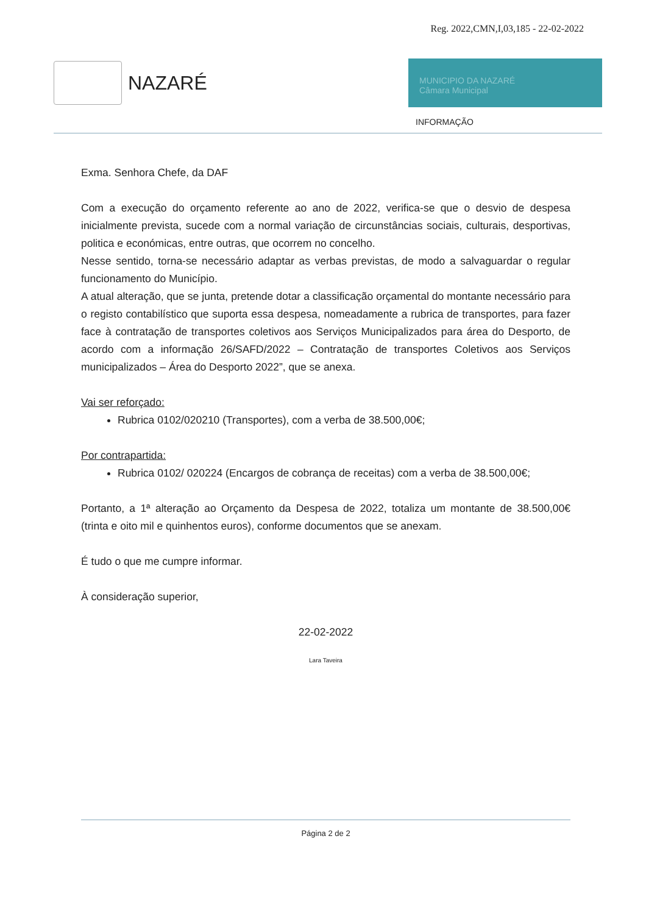Reg. 2022,CMN,I,03,185 - 22-02-2022
NAZARÉ
MUNICIPIO DA NAZARÉ
Câmara Municipal
INFORMAÇÃO
Exma. Senhora Chefe, da DAF
Com a execução do orçamento referente ao ano de 2022, verifica-se que o desvio de despesa inicialmente prevista, sucede com a normal variação de circunstâncias sociais, culturais, desportivas, politica e económicas, entre outras, que ocorrem no concelho.
Nesse sentido, torna-se necessário adaptar as verbas previstas, de modo a salvaguardar o regular funcionamento do Município.
A atual alteração, que se junta, pretende dotar a classificação orçamental do montante necessário para o registo contabilístico que suporta essa despesa, nomeadamente a rubrica de transportes, para fazer face à contratação de transportes coletivos aos Serviços Municipalizados para área do Desporto, de acordo com a informação 26/SAFD/2022 – Contratação de transportes Coletivos aos Serviços municipalizados – Área do Desporto 2022”, que se anexa.
Vai ser reforçado:
Rubrica 0102/020210 (Transportes), com a verba de 38.500,00€;
Por contrapartida:
Rubrica 0102/ 020224 (Encargos de cobrança de receitas) com a verba de 38.500,00€;
Portanto, a 1ª alteração ao Orçamento da Despesa de 2022, totaliza um montante de 38.500,00€ (trinta e oito mil e quinhentos euros), conforme documentos que se anexam.
É tudo o que me cumpre informar.
À consideração superior,
22-02-2022
Lara Taveira
Página 2 de 2